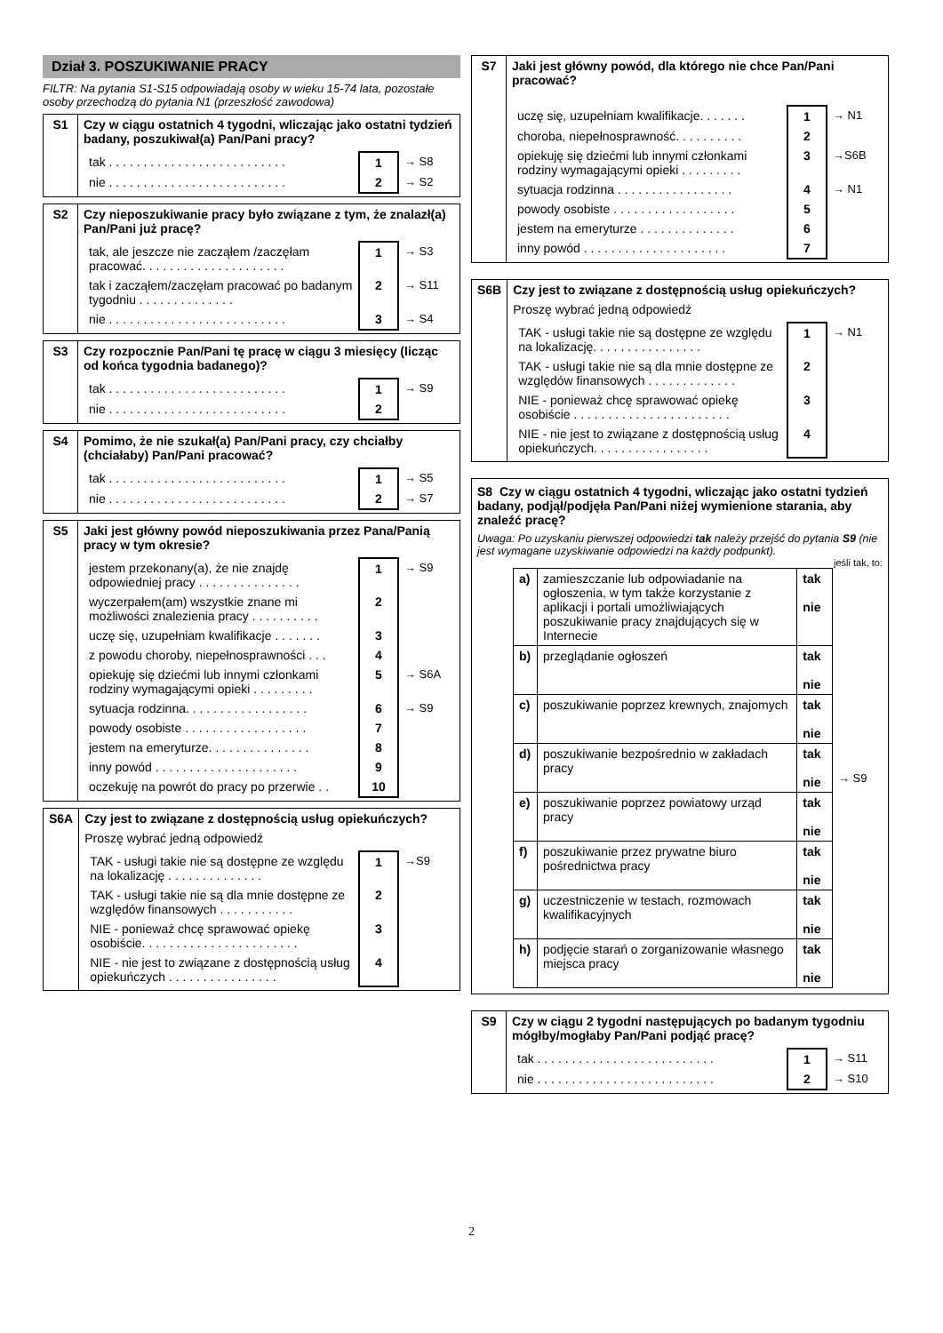Dział 3. POSZUKIWANIE PRACY
FILTR: Na pytania S1-S15 odpowiadają osoby w wieku 15-74 lata, pozostałe osoby przechodzą do pytania N1 (przeszłość zawodowa)
| S1 | Czy w ciągu ostatnich 4 tygodni, wliczając jako ostatni tydzień badany, poszukiwał(a) Pan/Pani pracy? / tak . . . . . . . . . . . . . . . . . . . . . . . . . . / 1 / → S8 / / nie . . . . . . . . . . . . . . . . . . . . . . . . . . / 2 / → S2 / |
| S2 | Czy nieposzukiwanie pracy było związane z tym, że znalazł(a) Pan/Pani już pracę? / tak, ale jeszcze nie zacząłem /zaczęłam pracować. . . . . . . . . . . . . . . . . . . . . / 1 / → S3 / / tak i zacząłem/zaczęłam pracować po badanym tygodniu . . . . . . . . . . . . . . / 2 / → S11 / / nie . . . . . . . . . . . . . . . . . . . . . . . . . . / 3 / → S4 / |
| S3 | Czy rozpocznie Pan/Pani tę pracę w ciągu 3 miesięcy (licząc od końca tygodnia badanego)? / tak . . . . . . . . . . . . . . . . . . . . . . . . . . / 1 / → S9 / / nie . . . . . . . . . . . . . . . . . . . . . . . . . . / 2 / / |
| S4 | Pomimo, że nie szukał(a) Pan/Pani pracy, czy chciałby (chciałaby) Pan/Pani pracować? / tak . . . . . . . . . . . . . . . . . . . . . . . . . . / 1 / → S5 / / nie . . . . . . . . . . . . . . . . . . . . . . . . . . / 2 / → S7 / |
| S5 | Jaki jest główny powód nieposzukiwania przez Pana/Panią pracy w tym okresie? / jestem przekonany(a), że nie znajdę odpowiedniej pracy . . . . . . . . . . . . . . . / 1 / → S9 / / wyczerpałem(am) wszystkie znane mi możliwości znalezienia pracy . . . . . . . . . . / 2 / / / uczę się, uzupełniam kwalifikacje . . . . . . . / 3 / / / z powodu choroby, niepełnosprawności . . . / 4 / / / opiekuję się dziećmi lub innymi członkami rodziny wymagającymi opieki . . . . . . . . . / 5 / → S6A / / sytuacja rodzinna. . . . . . . . . . . . . . . . . . / 6 / → S9 / / powody osobiste . . . . . . . . . . . . . . . . . . / 7 / / / jestem na emeryturze. . . . . . . . . . . . . . . / 8 / / / inny powód . . . . . . . . . . . . . . . . . . . . . / 9 / / / oczekuję na powrót do pracy po przerwie . . / 10 / / |
| S6A | Czy jest to związane z dostępnością usług opiekuńczych? Proszę wybrać jedną odpowiedź / TAK - usługi takie nie są dostępne ze względu na lokalizację . . . . . . . . . . . . . . / 1 / →S9 / / TAK - usługi takie nie są dla mnie dostępne ze względów finansowych . . . . . . . . . . . / 2 / / / NIE - ponieważ chcę sprawować opiekę osobiście. . . . . . . . . . . . . . . . . . . . . . . / 3 / / / NIE - nie jest to związane z dostępnością usług opiekuńczych . . . . . . . . . . . . . . . . / 4 / / |
| S7 | Jaki jest główny powód, dla którego nie chce Pan/Pani pracować? / uczę się, uzupełniam kwalifikacje. . . . . . . / 1 / → N1 / / choroba, niepełnosprawność. . . . . . . . . . / 2 / / / opiekuję się dziećmi lub innymi członkami rodziny wymagającymi opieki . . . . . . . . . / 3 / →S6B / / sytuacja rodzinna . . . . . . . . . . . . . . . . . / 4 / → N1 / / powody osobiste . . . . . . . . . . . . . . . . . . / 5 / / / jestem na emeryturze . . . . . . . . . . . . . . / 6 / / / inny powód . . . . . . . . . . . . . . . . . . . . . / 7 / / |
| S6B | Czy jest to związane z dostępnością usług opiekuńczych? Proszę wybrać jedną odpowiedź / TAK - usługi takie nie są dostępne ze względu na lokalizację. . . . . . . . . . . . . . . . / 1 / → N1 / / TAK - usługi takie nie są dla mnie dostępne ze względów finansowych . . . . . . . . . . . . . / 2 / / / NIE - ponieważ chcę sprawować opiekę osobiście . . . . . . . . . . . . . . . . . . . . . . . / 3 / / / NIE - nie jest to związane z dostępnością usług opiekuńczych. . . . . . . . . . . . . . . . . / 4 / / |
| S8 Czy w ciągu ostatnich 4 tygodni, wliczając jako ostatni tydzień badany, podjął/podjęła Pan/Pani niżej wymienione starania, aby znaleźć pracę? Uwaga: Po uzyskaniu pierwszej odpowiedzi tak należy przejść do pytania S9 (nie jest wymagane uzyskiwanie odpowiedzi na każdy podpunkt). jeśli tak, to: / / a) / zamieszczanie lub odpowiadanie na ogłoszenia, w tym także korzystanie z aplikacji i portali umożliwiających poszukiwanie pracy znajdujących się w Internecie / tak nie / / b) / przeglądanie ogłoszeń / tak nie / / c) / poszukiwanie poprzez krewnych, znajomych / tak nie / / d) / poszukiwanie bezpośrednio w zakładach pracy / tak nie / / e) / poszukiwanie poprzez powiatowy urząd pracy / tak nie / / f) / poszukiwanie przez prywatne biuro pośrednictwa pracy / tak nie / / g) / uczestniczenie w testach, rozmowach kwalifikacyjnych / tak nie / / h) / podjęcie starań o zorganizowanie własnego miejsca pracy / tak nie / / → S9 / |
| S9 | Czy w ciągu 2 tygodni następujących po badanym tygodniu mógłby/mogłaby Pan/Pani podjąć pracę? / tak . . . . . . . . . . . . . . . . . . . . . . . . . . / 1 / → S11 / / nie . . . . . . . . . . . . . . . . . . . . . . . . . . / 2 / → S10 / |
2